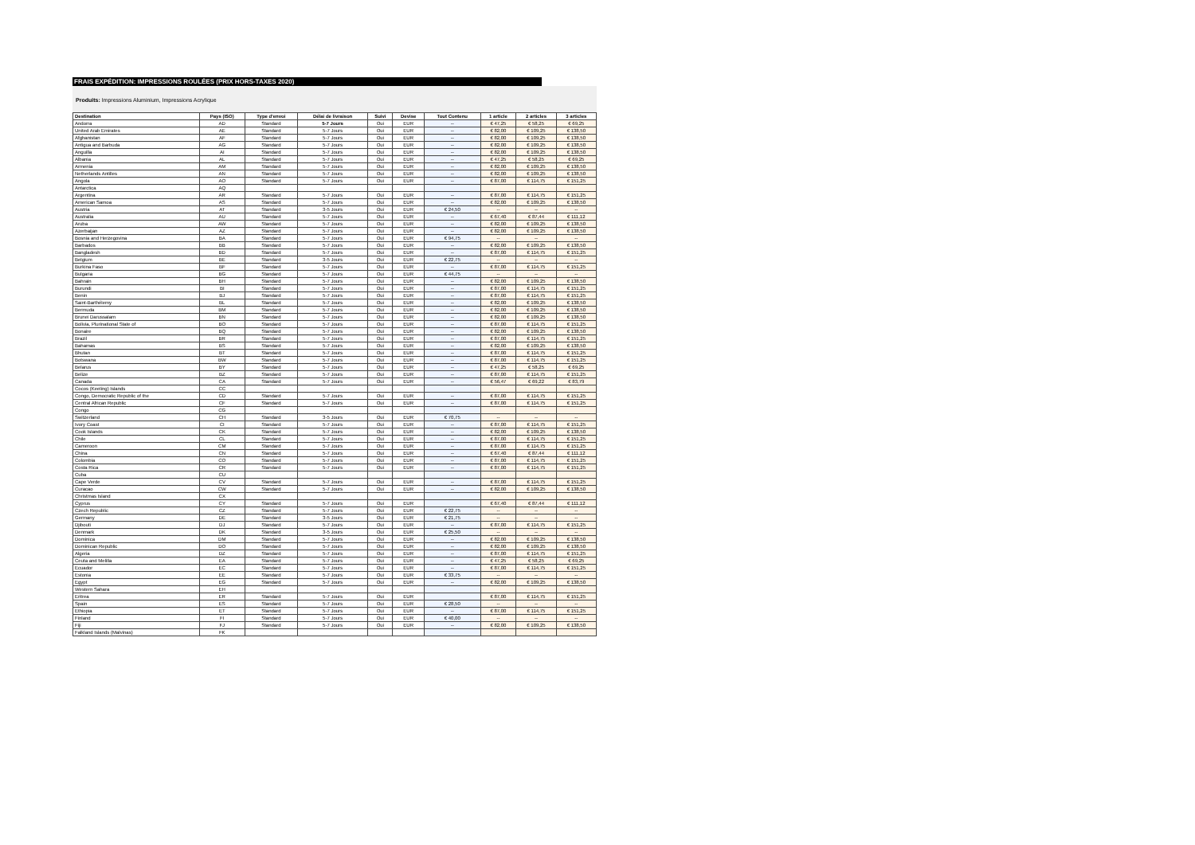FRAIS EXPÉDITION: IMPRESSIONS ROULÉES (PRIX HORS-TAXES 2020)
Produits: Impressions Aluminium, Impressions Acrylique
| Destination | Pays (ISO) | Type d'envoi | Délai de livraison | Suivi | Devise | Tout Contenu | 1 article | 2 articles | 3 articles |
| --- | --- | --- | --- | --- | --- | --- | --- | --- | --- |
| Andorra | AD | Standard | 5-7 Jours | Oui | EUR | -- | € 47,25 | € 58,25 | € 69,25 |
| United Arab Emirates | AE | Standard | 5-7 Jours | Oui | EUR | -- | € 82,00 | € 109,25 | € 138,50 |
| Afghanistan | AF | Standard | 5-7 Jours | Oui | EUR | -- | € 82,00 | € 109,25 | € 138,50 |
| Antigua and Barbuda | AG | Standard | 5-7 Jours | Oui | EUR | -- | € 82,00 | € 109,25 | € 138,50 |
| Anguilla | AI | Standard | 5-7 Jours | Oui | EUR | -- | € 82,00 | € 109,25 | € 138,50 |
| Albania | AL | Standard | 5-7 Jours | Oui | EUR | -- | € 47,25 | € 58,25 | € 69,25 |
| Armenia | AM | Standard | 5-7 Jours | Oui | EUR | -- | € 82,00 | € 109,25 | € 138,50 |
| Netherlands Antilles | AN | Standard | 5-7 Jours | Oui | EUR | -- | € 82,00 | € 109,25 | € 138,50 |
| Angola | AO | Standard | 5-7 Jours | Oui | EUR | -- | € 87,00 | € 114,75 | € 151,25 |
| Antarctica | AQ | | | | | | | | |
| Argentina | AR | Standard | 5-7 Jours | Oui | EUR | -- | € 87,00 | € 114,75 | € 151,25 |
| American Samoa | AS | Standard | 5-7 Jours | Oui | EUR | -- | € 82,00 | € 109,25 | € 138,50 |
| Austria | AT | Standard | 3-5 Jours | Oui | EUR | € 24,50 | -- | -- | -- |
| Australia | AU | Standard | 5-7 Jours | Oui | EUR | -- | € 67,40 | € 87,44 | € 111,12 |
| Aruba | AW | Standard | 5-7 Jours | Oui | EUR | -- | € 82,00 | € 109,25 | € 138,50 |
| Azerbaijan | AZ | Standard | 5-7 Jours | Oui | EUR | -- | € 82,00 | € 109,25 | € 138,50 |
| Bosnia and Herzegovina | BA | Standard | 5-7 Jours | Oui | EUR | € 94,75 | -- | -- | -- |
| Barbados | BB | Standard | 5-7 Jours | Oui | EUR | -- | € 82,00 | € 109,25 | € 138,50 |
| Bangladesh | BD | Standard | 5-7 Jours | Oui | EUR | -- | € 87,00 | € 114,75 | € 151,25 |
| Belgium | BE | Standard | 3-5 Jours | Oui | EUR | € 22,75 | -- | -- | -- |
| Burkina Faso | BF | Standard | 5-7 Jours | Oui | EUR | -- | € 87,00 | € 114,75 | € 151,25 |
| Bulgaria | BG | Standard | 5-7 Jours | Oui | EUR | € 44,75 | -- | -- | -- |
| Bahrain | BH | Standard | 5-7 Jours | Oui | EUR | -- | € 82,00 | € 109,25 | € 138,50 |
| Burundi | BI | Standard | 5-7 Jours | Oui | EUR | -- | € 87,00 | € 114,75 | € 151,25 |
| Benin | BJ | Standard | 5-7 Jours | Oui | EUR | -- | € 87,00 | € 114,75 | € 151,25 |
| Saint-Barthélemy | BL | Standard | 5-7 Jours | Oui | EUR | -- | € 82,00 | € 109,25 | € 138,50 |
| Bermuda | BM | Standard | 5-7 Jours | Oui | EUR | -- | € 82,00 | € 109,25 | € 138,50 |
| Brunei Darussalam | BN | Standard | 5-7 Jours | Oui | EUR | -- | € 82,00 | € 109,25 | € 138,50 |
| Bolivia, Plurinational State of | BO | Standard | 5-7 Jours | Oui | EUR | -- | € 87,00 | € 114,75 | € 151,25 |
| Bonaire | BQ | Standard | 5-7 Jours | Oui | EUR | -- | € 82,00 | € 109,25 | € 138,50 |
| Brazil | BR | Standard | 5-7 Jours | Oui | EUR | -- | € 87,00 | € 114,75 | € 151,25 |
| Bahamas | BS | Standard | 5-7 Jours | Oui | EUR | -- | € 82,00 | € 109,25 | € 138,50 |
| Bhutan | BT | Standard | 5-7 Jours | Oui | EUR | -- | € 87,00 | € 114,75 | € 151,25 |
| Botswana | BW | Standard | 5-7 Jours | Oui | EUR | -- | € 87,00 | € 114,75 | € 151,25 |
| Belarus | BY | Standard | 5-7 Jours | Oui | EUR | -- | € 47,25 | € 58,25 | € 69,25 |
| Belize | BZ | Standard | 5-7 Jours | Oui | EUR | -- | € 87,00 | € 114,75 | € 151,25 |
| Canada | CA | Standard | 5-7 Jours | Oui | EUR | -- | € 56,47 | € 69,22 | € 83,79 |
| Cocos (Keeling) Islands | CC | | | | | | | | |
| Congo, Democratic Republic of the | CD | Standard | 5-7 Jours | Oui | EUR | -- | € 87,00 | € 114,75 | € 151,25 |
| Central African Republic | CF | Standard | 5-7 Jours | Oui | EUR | -- | € 87,00 | € 114,75 | € 151,25 |
| Congo | CG | | | | | | | | |
| Switzerland | CH | Standard | 3-5 Jours | Oui | EUR | € 70,75 | -- | -- | -- |
| Ivory Coast | CI | Standard | 5-7 Jours | Oui | EUR | -- | € 87,00 | € 114,75 | € 151,25 |
| Cook Islands | CK | Standard | 5-7 Jours | Oui | EUR | -- | € 82,00 | € 109,25 | € 138,50 |
| Chile | CL | Standard | 5-7 Jours | Oui | EUR | -- | € 87,00 | € 114,75 | € 151,25 |
| Cameroon | CM | Standard | 5-7 Jours | Oui | EUR | -- | € 87,00 | € 114,75 | € 151,25 |
| China | CN | Standard | 5-7 Jours | Oui | EUR | -- | € 67,40 | € 87,44 | € 111,12 |
| Colombia | CO | Standard | 5-7 Jours | Oui | EUR | -- | € 87,00 | € 114,75 | € 151,25 |
| Costa Rica | CR | Standard | 5-7 Jours | Oui | EUR | -- | € 87,00 | € 114,75 | € 151,25 |
| Cuba | CU | | | | | | | | |
| Cape Verde | CV | Standard | 5-7 Jours | Oui | EUR | -- | € 87,00 | € 114,75 | € 151,25 |
| Curacao | CW | Standard | 5-7 Jours | Oui | EUR | -- | € 82,00 | € 109,25 | € 138,50 |
| Christmas Island | CX | | | | | | | | |
| Cyprus | CY | Standard | 5-7 Jours | Oui | EUR | | € 67,40 | € 87,44 | € 111,12 |
| Czech Republic | CZ | Standard | 5-7 Jours | Oui | EUR | € 22,75 | -- | -- | -- |
| Germany | DE | Standard | 3-5 Jours | Oui | EUR | € 21,75 | -- | -- | -- |
| Djibouti | DJ | Standard | 5-7 Jours | Oui | EUR | -- | € 87,00 | € 114,75 | € 151,25 |
| Denmark | DK | Standard | 3-5 Jours | Oui | EUR | € 25,50 | -- | -- | -- |
| Dominica | DM | Standard | 5-7 Jours | Oui | EUR | -- | € 82,00 | € 109,25 | € 138,50 |
| Dominican Republic | DO | Standard | 5-7 Jours | Oui | EUR | -- | € 82,00 | € 109,25 | € 138,50 |
| Algeria | DZ | Standard | 5-7 Jours | Oui | EUR | -- | € 87,00 | € 114,75 | € 151,25 |
| Ceuta and Melilla | EA | Standard | 5-7 Jours | Oui | EUR | -- | € 47,25 | € 58,25 | € 69,25 |
| Ecuador | EC | Standard | 5-7 Jours | Oui | EUR | -- | € 87,00 | € 114,75 | € 151,25 |
| Estonia | EE | Standard | 5-7 Jours | Oui | EUR | € 33,75 | -- | -- | -- |
| Egypt | EG | Standard | 5-7 Jours | Oui | EUR | -- | € 82,00 | € 109,25 | € 138,50 |
| Western Sahara | EH | | | | | | | | |
| Eritrea | ER | Standard | 5-7 Jours | Oui | EUR | | € 87,00 | € 114,75 | € 151,25 |
| Spain | ES | Standard | 5-7 Jours | Oui | EUR | € 28,50 | -- | -- | -- |
| Ethiopia | ET | Standard | 5-7 Jours | Oui | EUR | -- | € 87,00 | € 114,75 | € 151,25 |
| Finland | FI | Standard | 5-7 Jours | Oui | EUR | € 40,00 | -- | -- | -- |
| Fiji | FJ | Standard | 5-7 Jours | Oui | EUR | -- | € 82,00 | € 109,25 | € 138,50 |
| Falkland Islands (Malvinas) | FK | | | | | | | | |